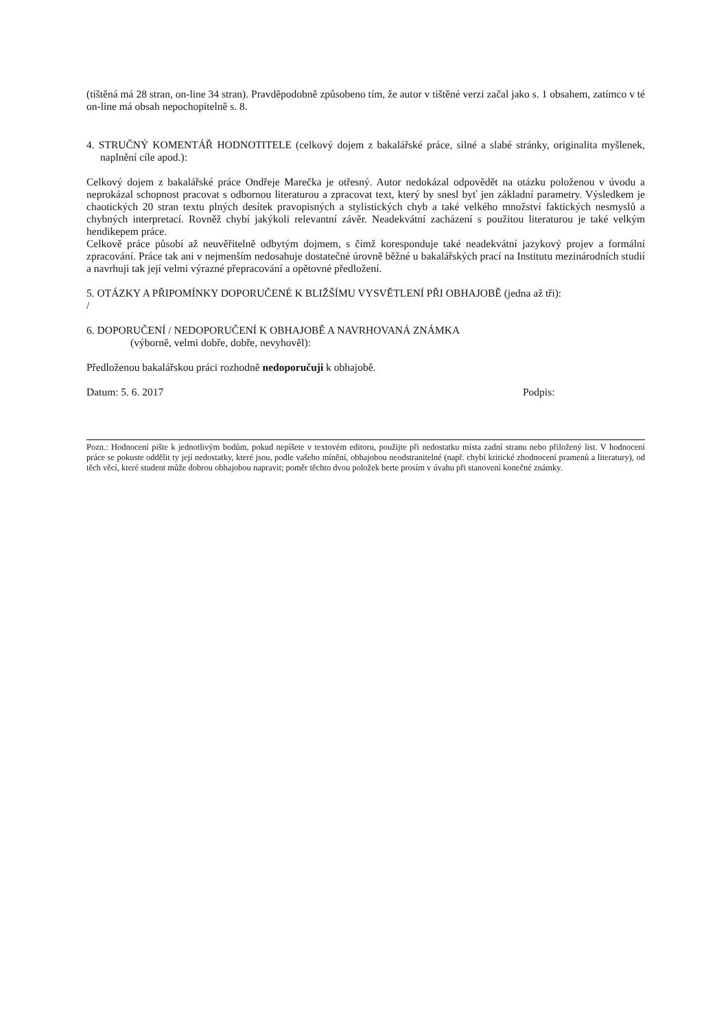(tištěná má 28 stran, on-line 34 stran). Pravděpodobně způsobeno tím, že autor v tištěné verzi začal jako s. 1 obsahem, zatímco v té on-line má obsah nepochopitelně s. 8.
4. STRUČNÝ KOMENTÁŘ HODNOTITELE (celkový dojem z bakalářské práce, silné a slabé stránky, originalita myšlenek, naplnění cíle apod.):
Celkový dojem z bakalářské práce Ondřeje Marečka je otřesný. Autor nedokázal odpovědět na otázku položenou v úvodu a neprokázal schopnost pracovat s odbornou literaturou a zpracovat text, který by snesl byť jen základní parametry. Výsledkem je chaotických 20 stran textu plných desítek pravopisných a stylistických chyb a také velkého množství faktických nesmyslů a chybných interpretací. Rovněž chybí jakýkoli relevantní závěr. Neadekvátní zacházení s použitou literaturou je také velkým hendikepem práce.
Celkově práce působí až neuvěřitelně odbytým dojmem, s čímž koresponduje také neadekvátní jazykový projev a formální zpracování. Práce tak ani v nejmenším nedosahuje dostatečné úrovně běžné u bakalářských prací na Institutu mezinárodních studií a navrhuji tak její velmi výrazné přepracování a opětovné předložení.
5. OTÁZKY A PŘIPOMÍNKY DOPORUČENÉ K BLIŽŠÍMU VYSVĚTLENÍ PŘI OBHAJOBĚ (jedna až tři):
/
6. DOPORUČENÍ / NEDOPORUČENÍ K OBHAJOBĚ A NAVRHOVANÁ ZNÁMKA
(výborně, velmi dobře, dobře, nevyhověl):
Předloženou bakalářskou práci rozhodně nedoporučuji k obhajobě.
Datum: 5. 6. 2017 Podpis:
Pozn.: Hodnocení pište k jednotlivým bodům, pokud nepíšete v textovém editoru, použijte při nedostatku místa zadní stranu nebo přiložený list. V hodnocení práce se pokuste oddělit ty její nedostatky, které jsou, podle vašeho mínění, obhajobou neodstranitelné (např. chybí kritické zhodnocení pramenů a literatury), od těch věcí, které student může dobrou obhajobou napravit; poměr těchto dvou položek berte prosím v úvahu při stanovení konečné známky.